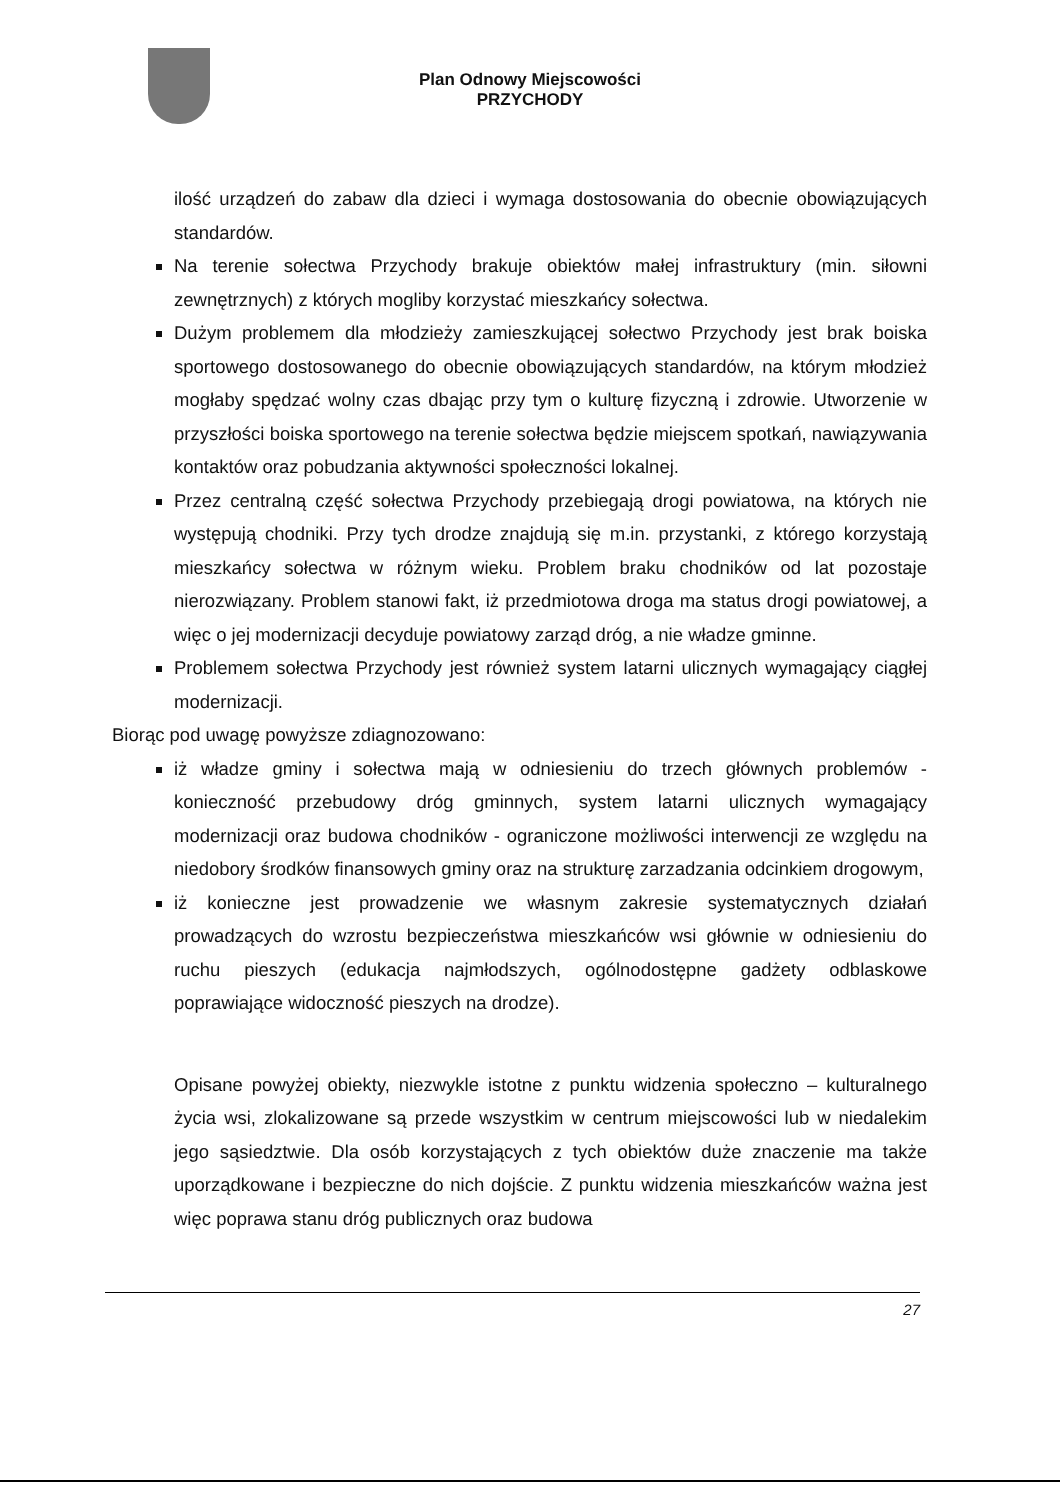Plan Odnowy Miejscowości
PRZYCHODY
ilość urządzeń do zabaw dla dzieci i wymaga dostosowania do obecnie obowiązujących standardów.
Na terenie sołectwa Przychody brakuje obiektów małej infrastruktury (min. siłowni zewnętrznych) z których mogliby korzystać mieszkańcy sołectwa.
Dużym problemem dla młodzieży zamieszkującej sołectwo Przychody jest brak boiska sportowego dostosowanego do obecnie obowiązujących standardów, na którym młodzież mogłaby spędzać wolny czas dbając przy tym o kulturę fizyczną i zdrowie. Utworzenie w przyszłości boiska sportowego na terenie sołectwa będzie miejscem spotkań, nawiązywania kontaktów oraz pobudzania aktywności społeczności lokalnej.
Przez centralną część sołectwa Przychody przebiegają drogi powiatowa, na których nie występują chodniki. Przy tych drodze znajdują się m.in. przystanki, z którego korzystają mieszkańcy sołectwa w różnym wieku. Problem braku chodników od lat pozostaje nierozwiązany. Problem stanowi fakt, iż przedmiotowa droga ma status drogi powiatowej, a więc o jej modernizacji decyduje powiatowy zarząd dróg, a nie władze gminne.
Problemem sołectwa Przychody jest również system latarni ulicznych wymagający ciągłej modernizacji.
Biorąc pod uwagę powyższe zdiagnozowano:
iż władze gminy i sołectwa mają w odniesieniu do trzech głównych problemów - konieczność przebudowy dróg gminnych, system latarni ulicznych wymagający modernizacji oraz budowa chodników - ograniczone możliwości interwencji ze względu na niedobory środków finansowych gminy oraz na strukturę zarzadzania odcinkiem drogowym,
iż konieczne jest prowadzenie we własnym zakresie systematycznych działań prowadzących do wzrostu bezpieczeństwa mieszkańców wsi głównie w odniesieniu do ruchu pieszych (edukacja najmłodszych, ogólnodostępne gadżety odblaskowe poprawiające widoczność pieszych na drodze).
Opisane powyżej obiekty, niezwykle istotne z punktu widzenia społeczno – kulturalnego życia wsi, zlokalizowane są przede wszystkim w centrum miejscowości lub w niedalekim jego sąsiedztwie. Dla osób korzystających z tych obiektów duże znaczenie ma także uporządkowane i bezpieczne do nich dojście. Z punktu widzenia mieszkańców ważna jest więc poprawa stanu dróg publicznych oraz budowa
27